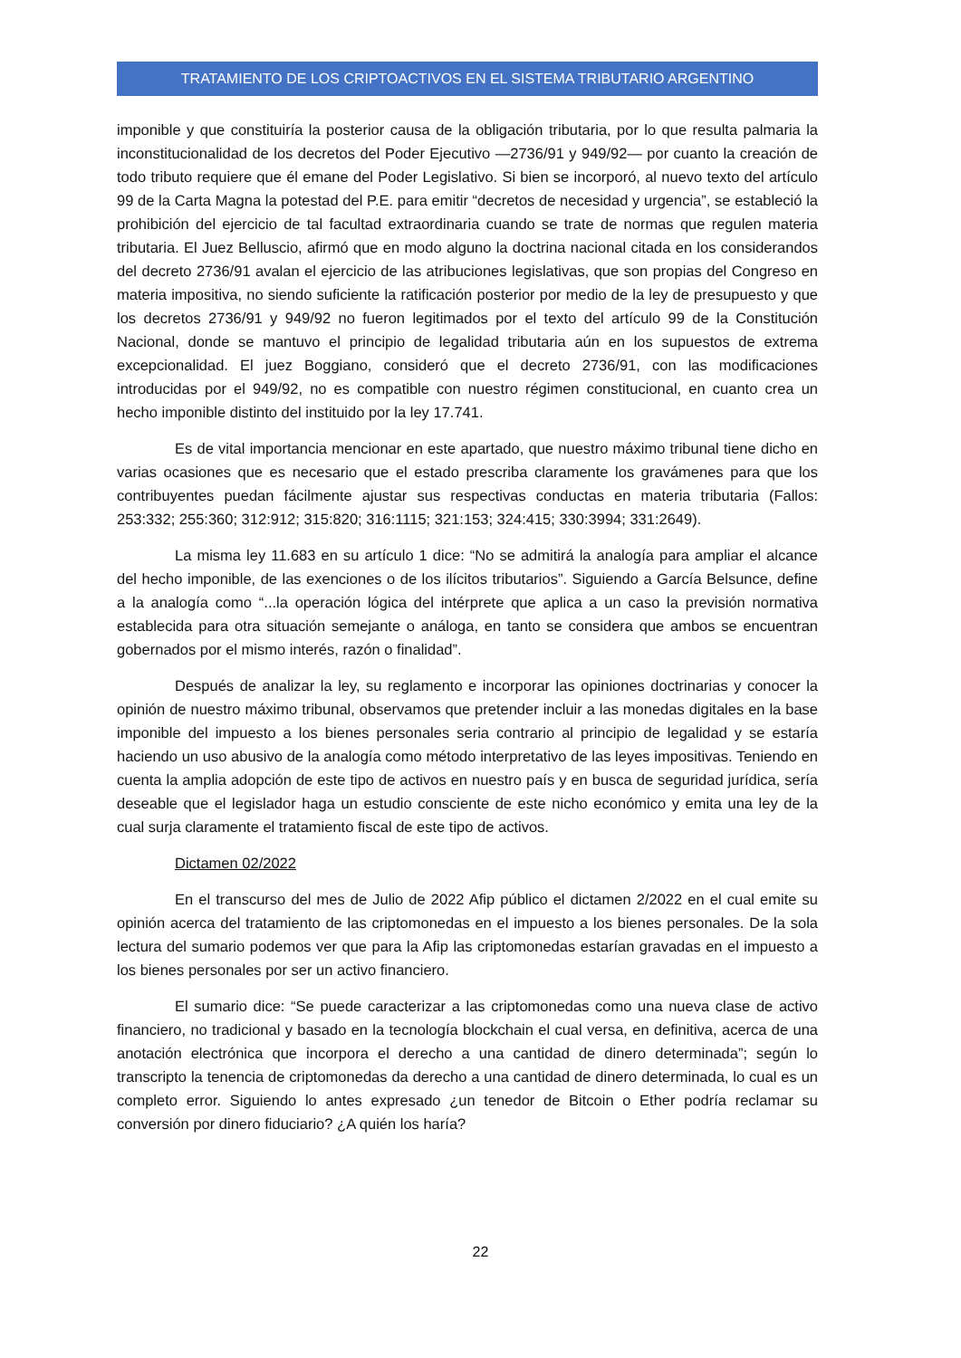TRATAMIENTO DE LOS CRIPTOACTIVOS EN EL SISTEMA TRIBUTARIO ARGENTINO
imponible y que constituiría la posterior causa de la obligación tributaria, por lo que resulta palmaria la inconstitucionalidad de los decretos del Poder Ejecutivo —2736/91 y 949/92— por cuanto la creación de todo tributo requiere que él emane del Poder Legislativo. Si bien se incorporó, al nuevo texto del artículo 99 de la Carta Magna la potestad del P.E. para emitir “decretos de necesidad y urgencia”, se estableció la prohibición del ejercicio de tal facultad extraordinaria cuando se trate de normas que regulen materia tributaria. El Juez Belluscio, afirmó que en modo alguno la doctrina nacional citada en los considerandos del decreto 2736/91 avalan el ejercicio de las atribuciones legislativas, que son propias del Congreso en materia impositiva, no siendo suficiente la ratificación posterior por medio de la ley de presupuesto y que los decretos 2736/91 y 949/92 no fueron legitimados por el texto del artículo 99 de la Constitución Nacional, donde se mantuvo el principio de legalidad tributaria aún en los supuestos de extrema excepcionalidad. El juez Boggiano, consideró que el decreto 2736/91, con las modificaciones introducidas por el 949/92, no es compatible con nuestro régimen constitucional, en cuanto crea un hecho imponible distinto del instituido por la ley 17.741.
Es de vital importancia mencionar en este apartado, que nuestro máximo tribunal tiene dicho en varias ocasiones que es necesario que el estado prescriba claramente los gravámenes para que los contribuyentes puedan fácilmente ajustar sus respectivas conductas en materia tributaria (Fallos: 253:332; 255:360; 312:912; 315:820; 316:1115; 321:153; 324:415; 330:3994; 331:2649).
La misma ley 11.683 en su artículo 1 dice: “No se admitirá la analogía para ampliar el alcance del hecho imponible, de las exenciones o de los ilícitos tributarios”. Siguiendo a García Belsunce, define a la analogía como “...la operación lógica del intérprete que aplica a un caso la previsión normativa establecida para otra situación semejante o análoga, en tanto se considera que ambos se encuentran gobernados por el mismo interés, razón o finalidad”.
Después de analizar la ley, su reglamento e incorporar las opiniones doctrinarias y conocer la opinión de nuestro máximo tribunal, observamos que pretender incluir a las monedas digitales en la base imponible del impuesto a los bienes personales seria contrario al principio de legalidad y se estaría haciendo un uso abusivo de la analogía como método interpretativo de las leyes impositivas. Teniendo en cuenta la amplia adopción de este tipo de activos en nuestro país y en busca de seguridad jurídica, sería deseable que el legislador haga un estudio consciente de este nicho económico y emita una ley de la cual surja claramente el tratamiento fiscal de este tipo de activos.
Dictamen 02/2022
En el transcurso del mes de Julio de 2022 Afip público el dictamen 2/2022 en el cual emite su opinión acerca del tratamiento de las criptomonedas en el impuesto a los bienes personales. De la sola lectura del sumario podemos ver que para la Afip las criptomonedas estarían gravadas en el impuesto a los bienes personales por ser un activo financiero.
El sumario dice: “Se puede caracterizar a las criptomonedas como una nueva clase de activo financiero, no tradicional y basado en la tecnología blockchain el cual versa, en definitiva, acerca de una anotación electrónica que incorpora el derecho a una cantidad de dinero determinada”; según lo transcripto la tenencia de criptomonedas da derecho a una cantidad de dinero determinada, lo cual es un completo error. Siguiendo lo antes expresado ¿un tenedor de Bitcoin o Ether podría reclamar su conversión por dinero fiduciario? ¿A quién los haría?
22